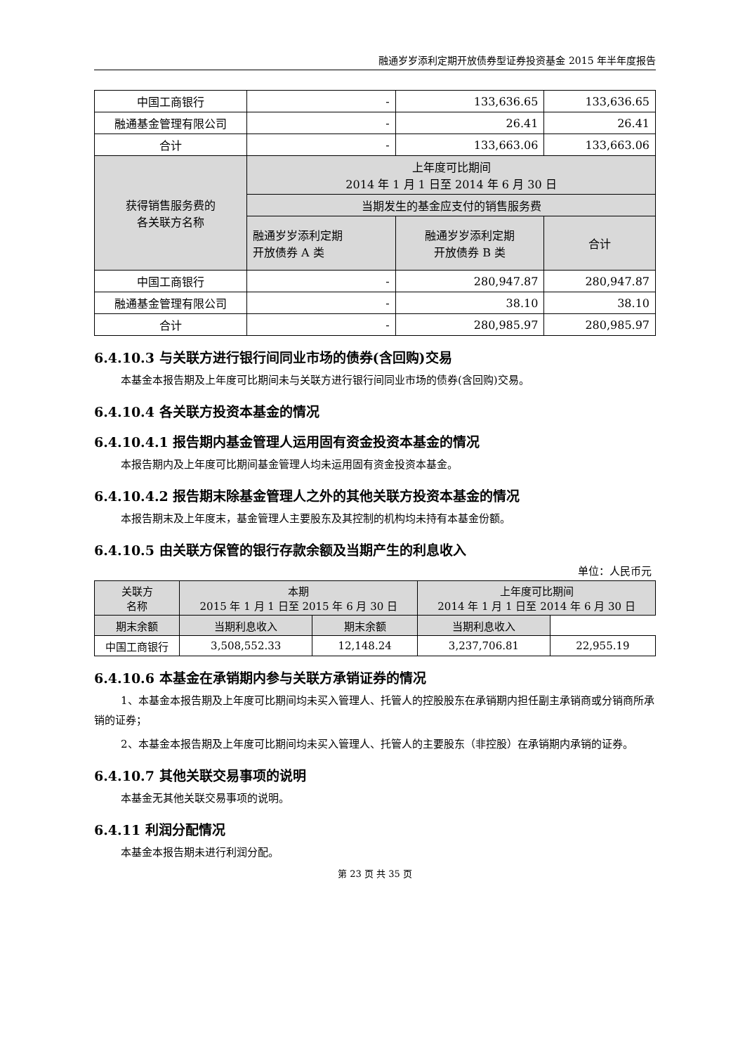融通岁岁添利定期开放债券型证券投资基金 2015 年半年度报告
| 中国工商银行 | - | 133,636.65 | 133,636.65 |
| 融通基金管理有限公司 | - | 26.41 | 26.41 |
| 合计 | - | 133,663.06 | 133,663.06 |
| 获得销售服务费的 各关联方名称 | 上年度可比期间 2014 年 1 月 1 日至 2014 年 6 月 30 日 | | |
| | 当期发生的基金应支付的销售服务费 | | |
| | 融通岁岁添利定期 开放债券 A 类 | 融通岁岁添利定期 开放债券 B 类 | 合计 |
| 中国工商银行 | - | 280,947.87 | 280,947.87 |
| 融通基金管理有限公司 | - | 38.10 | 38.10 |
| 合计 | - | 280,985.97 | 280,985.97 |
6.4.10.3 与关联方进行银行间同业市场的债券(含回购)交易
本基金本报告期及上年度可比期间未与关联方进行银行间同业市场的债券(含回购)交易。
6.4.10.4 各关联方投资本基金的情况
6.4.10.4.1 报告期内基金管理人运用固有资金投资本基金的情况
本报告期内及上年度可比期间基金管理人均未运用固有资金投资本基金。
6.4.10.4.2 报告期末除基金管理人之外的其他关联方投资本基金的情况
本报告期末及上年度末，基金管理人主要股东及其控制的机构均未持有本基金份额。
6.4.10.5 由关联方保管的银行存款余额及当期产生的利息收入
单位：人民币元
| 关联方 名称 | 本期 2015 年 1 月 1 日至 2015 年 6 月 30 日 | | 上年度可比期间 2014 年 1 月 1 日至 2014 年 6 月 30 日 | |
| --- | --- | --- | --- | --- |
| | 期末余额 | 当期利息收入 | 期末余额 | 当期利息收入 |
| 中国工商银行 | 3,508,552.33 | 12,148.24 | 3,237,706.81 | 22,955.19 |
6.4.10.6 本基金在承销期内参与关联方承销证券的情况
1、本基金本报告期及上年度可比期间均未买入管理人、托管人的控股股东在承销期内担任副主承销商或分销商所承销的证券；
2、本基金本报告期及上年度可比期间均未买入管理人、托管人的主要股东（非控股）在承销期内承销的证券。
6.4.10.7 其他关联交易事项的说明
本基金无其他关联交易事项的说明。
6.4.11 利润分配情况
本基金本报告期未进行利润分配。
第 23 页 共 35 页